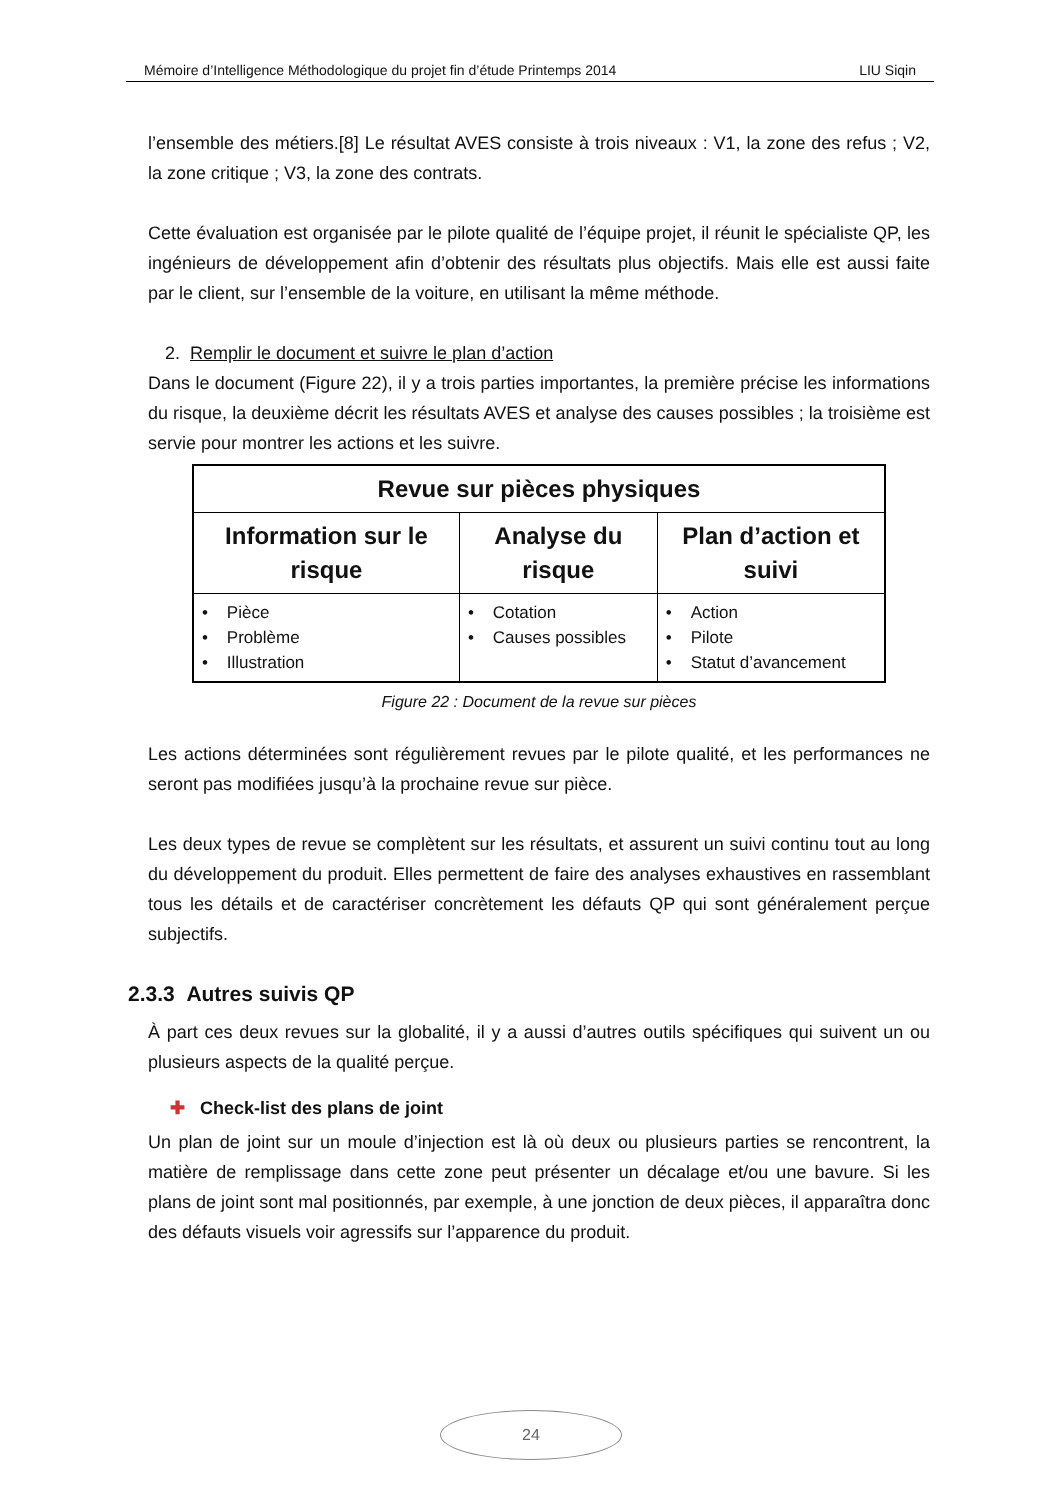Mémoire d’Intelligence Méthodologique du projet fin d’étude Printemps 2014 LIU Siqin
l’ensemble des métiers.[8] Le résultat AVES consiste à trois niveaux : V1, la zone des refus ; V2, la zone critique ; V3, la zone des contrats.
Cette évaluation est organisée par le pilote qualité de l’équipe projet, il réunit le spécialiste QP, les ingénieurs de développement afin d’obtenir des résultats plus objectifs. Mais elle est aussi faite par le client, sur l’ensemble de la voiture, en utilisant la même méthode.
2. Remplir le document et suivre le plan d’action
Dans le document (Figure 22), il y a trois parties importantes, la première précise les informations du risque, la deuxième décrit les résultats AVES et analyse des causes possibles ; la troisième est servie pour montrer les actions et les suivre.
| Revue sur pièces physiques | | |
| --- | --- | --- |
| Information sur le risque | Analyse du risque | Plan d’action et suivi |
| • Pièce • Problème • Illustration | • Cotation • Causes possibles | • Action • Pilote • Statut d’avancement |
Figure 22 : Document de la revue sur pièces
Les actions déterminées sont régulièrement revues par le pilote qualité, et les performances ne seront pas modifiées jusqu’à la prochaine revue sur pièce.
Les deux types de revue se complètent sur les résultats, et assurent un suivi continu tout au long du développement du produit. Elles permettent de faire des analyses exhaustives en rassemblant tous les détails et de caractériser concrètement les défauts QP qui sont généralement perçue subjectifs.
2.3.3 Autres suivis QP
À part ces deux revues sur la globalité, il y a aussi d’autres outils spécifiques qui suivent un ou plusieurs aspects de la qualité perçue.
✚ Check-list des plans de joint
Un plan de joint sur un moule d’injection est là où deux ou plusieurs parties se rencontrent, la matière de remplissage dans cette zone peut présenter un décalage et/ou une bavure. Si les plans de joint sont mal positionnés, par exemple, à une jonction de deux pièces, il apparaîtra donc des défauts visuels voir agressifs sur l’apparence du produit.
24